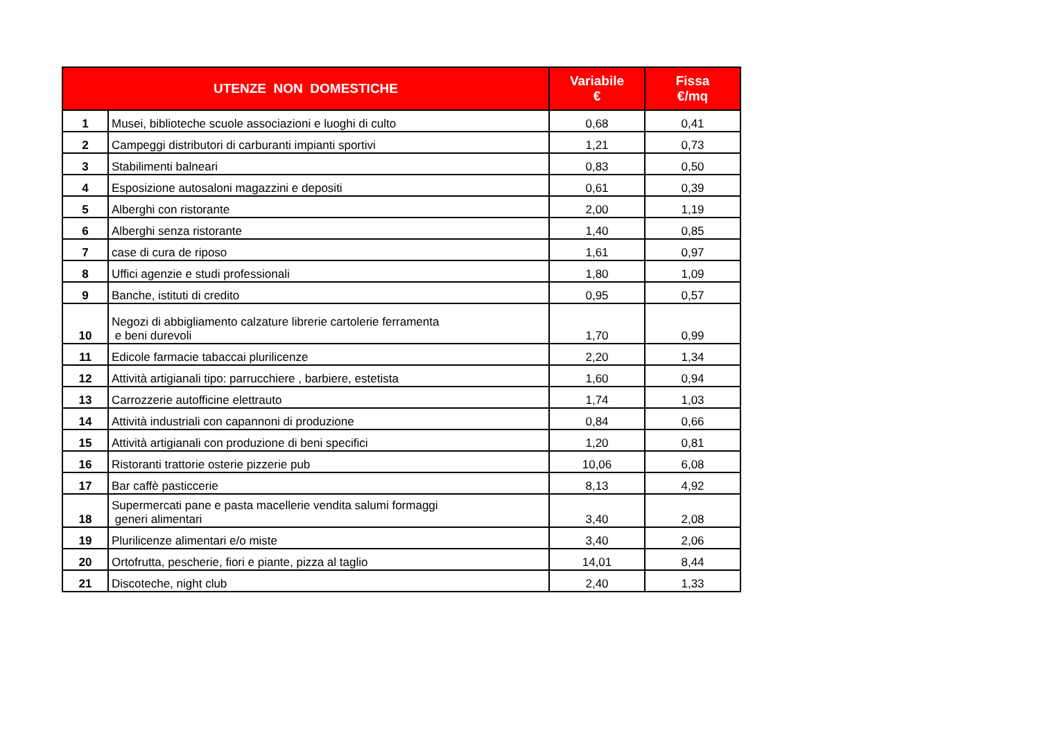| UTENZE NON DOMESTICHE | | Variabile € | Fissa €/mq |
| --- | --- | --- | --- |
| 1 | Musei, biblioteche scuole associazioni e luoghi di culto | 0,68 | 0,41 |
| 2 | Campeggi distributori di carburanti impianti sportivi | 1,21 | 0,73 |
| 3 | Stabilimenti balneari | 0,83 | 0,50 |
| 4 | Esposizione autosaloni magazzini e depositi | 0,61 | 0,39 |
| 5 | Alberghi con ristorante | 2,00 | 1,19 |
| 6 | Alberghi senza ristorante | 1,40 | 0,85 |
| 7 | case di cura de riposo | 1,61 | 0,97 |
| 8 | Uffici agenzie e studi professionali | 1,80 | 1,09 |
| 9 | Banche, istituti di credito | 0,95 | 0,57 |
| 10 | Negozi di abbigliamento calzature librerie cartolerie ferramenta e beni durevoli | 1,70 | 0,99 |
| 11 | Edicole farmacie tabaccai plurilicenze | 2,20 | 1,34 |
| 12 | Attività artigianali tipo: parrucchiere , barbiere, estetista | 1,60 | 0,94 |
| 13 | Carrozzerie autofficine elettrauto | 1,74 | 1,03 |
| 14 | Attività industriali con capannoni di produzione | 0,84 | 0,66 |
| 15 | Attività artigianali con produzione di beni specifici | 1,20 | 0,81 |
| 16 | Ristoranti trattorie osterie pizzerie pub | 10,06 | 6,08 |
| 17 | Bar caffè pasticcerie | 8,13 | 4,92 |
| 18 | Supermercati pane e pasta macellerie vendita salumi formaggi generi alimentari | 3,40 | 2,08 |
| 19 | Plurilicenze alimentari e/o miste | 3,40 | 2,06 |
| 20 | Ortofrutta, pescherie, fiori e piante, pizza al taglio | 14,01 | 8,44 |
| 21 | Discoteche, night club | 2,40 | 1,33 |